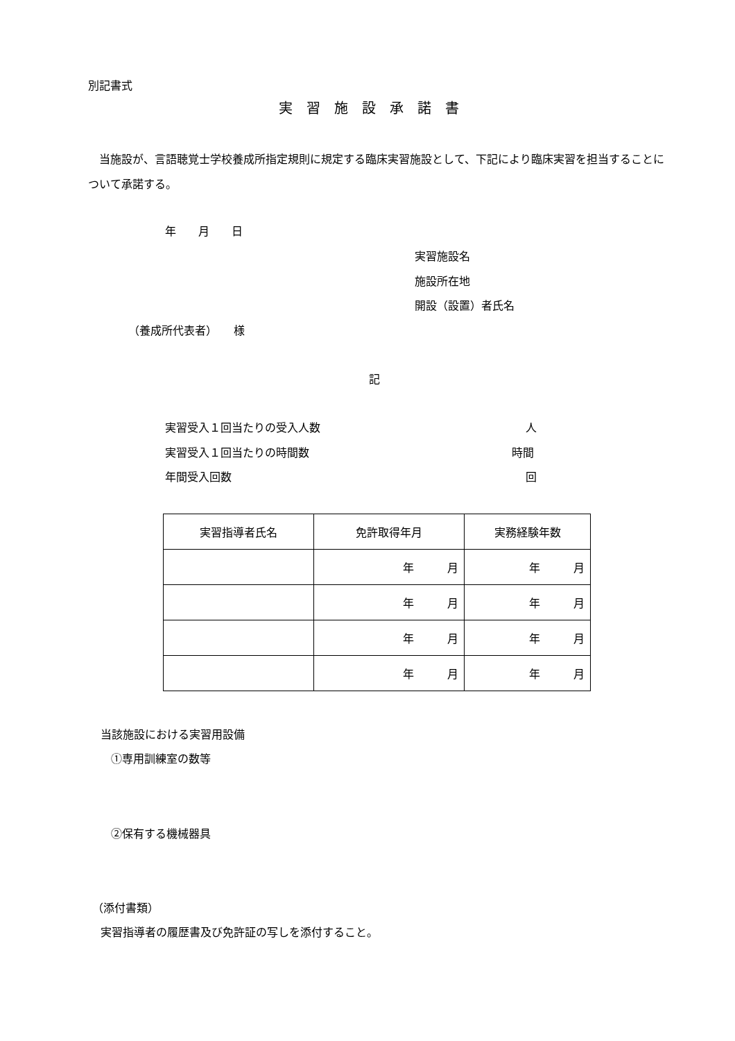別記書式
実習施設承諾書
　当施設が、言語聴覚士学校養成所指定規則に規定する臨床実習施設として、下記により臨床実習を担当することについて承諾する。
年　　月　　日
実習施設名
施設所在地
開設（設置）者氏名
（養成所代表者）　　様
記
実習受入１回当たりの受入人数 人
実習受入１回当たりの時間数 時間
年間受入回数 回
| 実習指導者氏名 | 免許取得年月 | 実務経験年数 |
| --- | --- | --- |
| | 年 月 | 年 月 |
| | 年 月 | 年 月 |
| | 年 月 | 年 月 |
| | 年 月 | 年 月 |
当該施設における実習用設備
①専用訓練室の数等
②保有する機械器具
（添付書類）
実習指導者の履歴書及び免許証の写しを添付すること。